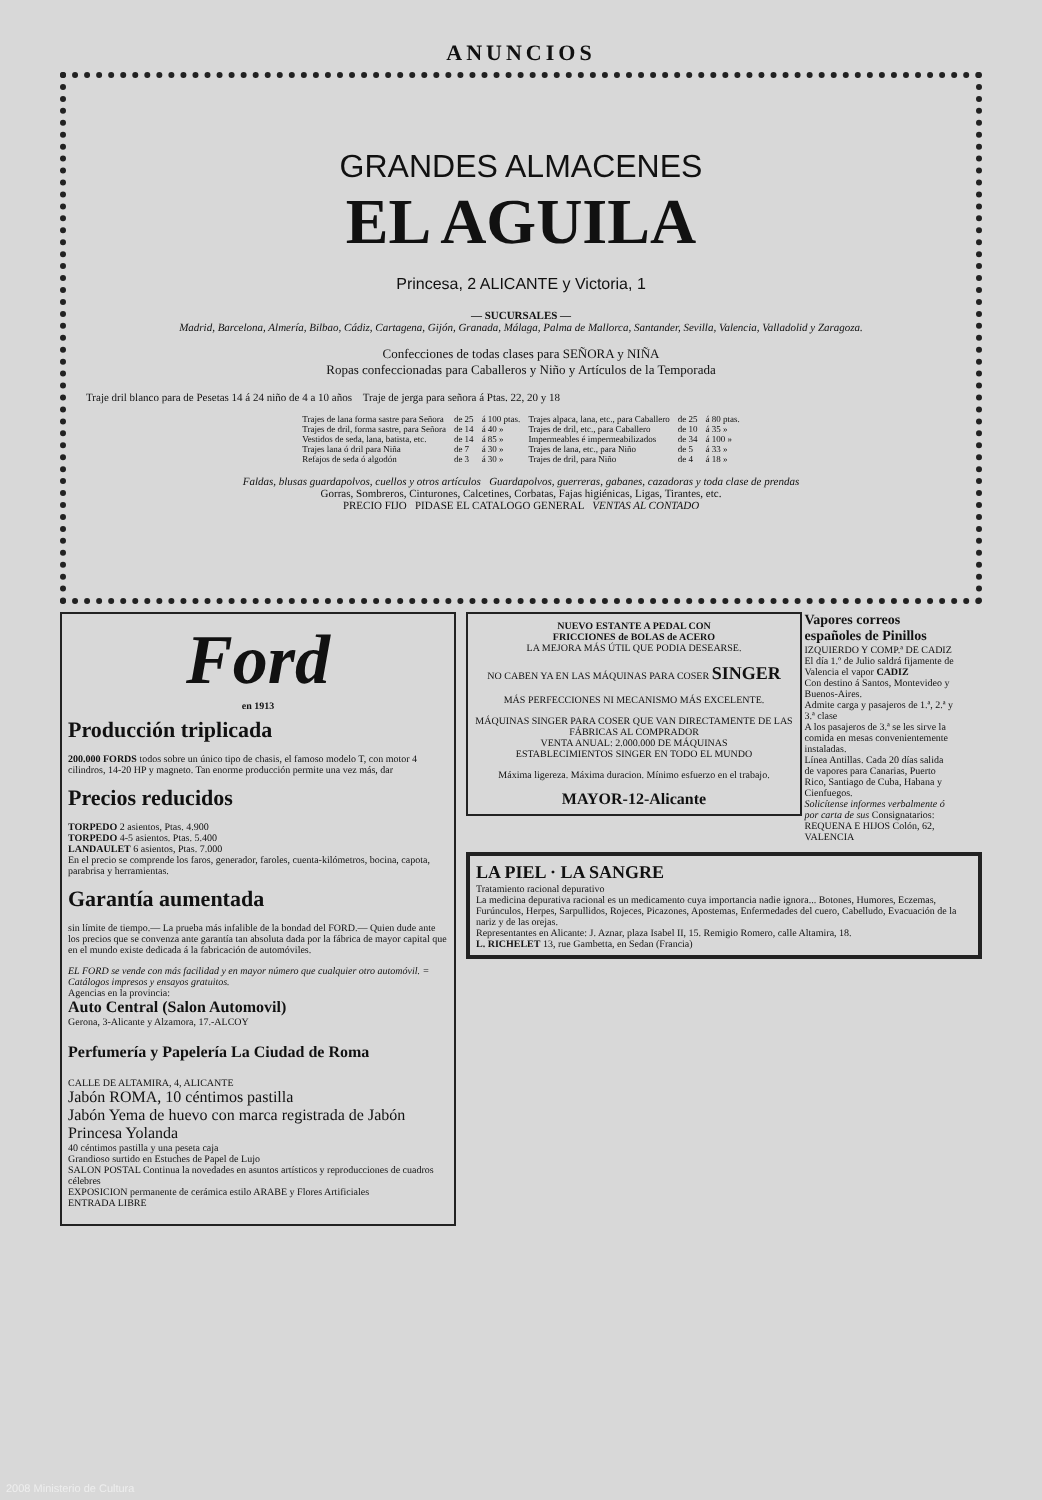ANUNCIOS
GRANDES ALMACENES
EL AGUILA
Princesa, 2 ALICANTE y Victoria, 1
— SUCURSALES —
Madrid, Barcelona, Almería, Bilbao, Cádiz, Cartagena, Gijón, Granada, Málaga, Palma de Mallorca, Santander, Sevilla, Valencia, Valladolid y Zaragoza.
Confecciones de todas clases para SEÑORA y NIÑA
Ropas confeccionadas para Caballeros y Niño y Artículos de la Temporada
Traje dril blanco para de Pesetas 14 á 24 niño de 4 a 10 años Traje de jerga para señora á Ptas. 22, 20 y 18
| Trajes de lana forma sastre para Señora | de 25 | á 100 ptas. | Trajes alpaca, lana, etc., para Caballero | de 25 | á 80 ptas. |
| Trajes de dril, forma sastre, para Señora | de 14 | á 40 » | Trajes de dril, etc., para Caballero | de 10 | á 35 » |
| Vestidos de seda, lana, batista, etc. | de 14 | á 85 » | Impermeables é impermeabilizados | de 34 | á 100 » |
| Trajes lana ó dril para Niña | de 7 | á 30 » | Trajes de lana, etc., para Niño | de 5 | á 33 » |
| Refajos de seda ó algodón | de 3 | á 30 » | Trajes de dril, para Niño | de 4 | á 18 » |
Faldas, blusas guardapolvos, cuellos y otros artículos Guardapolvos, guerreras, gabanes, cazadoras y toda clase de prendas
Gorras, Sombreros, Cinturones, Calcetines, Corbatas, Fajas higiénicas, Ligas, Tirantes, etc.
PRECIO FIJO PIDASE EL CATALOGO GENERAL VENTAS AL CONTADO
Ford
en 1913
Producción triplicada
200.000 FORDS todos sobre un único tipo de chasis, el famoso modelo T, con motor 4 cilindros, 14-20 HP y magneto. Tan enorme producción permite una vez más, dar
Precios reducidos
TORPEDO 2 asientos, Ptas. 4.900
TORPEDO 4-5 asientos. Ptas. 5.400
LANDAULET 6 asientos, Ptas. 7.000
En el precio se comprende los faros, generador, faroles, cuenta-kilómetros, bocina, capota, parabrisa y herramientas.
Garantía aumentada
sin límite de tiempo.— La prueba más infalible de la bondad del FORD.— Quien dude ante los precios que se convenza ante garantía tan absoluta dada por la fábrica de mayor capital que en el mundo existe dedicada á la fabricación de automóviles.
EL FORD se vende con más facilidad y en mayor número que cualquier otro automóvil. = Catálogos impresos y ensayos gratuitos.
Agencias en la provincia:
Auto Central (Salon Automovil)
Gerona, 3-Alicante y Alzamora, 17.-ALCOY
Perfumería y Papelería La Ciudad de Roma
CALLE DE ALTAMIRA, 4, ALICANTE
Jabón ROMA, 10 céntimos pastilla
Jabón Yema de huevo con marca registrada de Jabón Princesa Yolanda
40 céntimos pastilla y una peseta caja
Grandioso surtido en Estuches de Papel de Lujo
SALON POSTAL Continua la novedades en asuntos artísticos y reproducciones de cuadros célebres
EXPOSICION permanente de cerámica estilo ARABE y Flores Artificiales
ENTRADA LIBRE
NUEVO ESTANTE A PEDAL CON
FRICCIONES de BOLAS de ACERO
LA MEJORA MÁS ÚTIL QUE PODIA DESEARSE.
NO CABEN YA EN LAS MÁQUINAS PARA COSER SINGER
MÁS PERFECCIONES NI MECANISMO MÁS EXCELENTE.
MÁQUINAS SINGER PARA COSER QUE VAN DIRECTAMENTE DE LAS FÁBRICAS AL COMPRADOR
VENTA ANUAL: 2.000.000 DE MÁQUINAS
ESTABLECIMIENTOS SINGER EN TODO EL MUNDO
Máxima ligereza. Máxima duracion. Mínimo esfuerzo en el trabajo.
MAYOR-12-Alicante
Vapores correos españoles de Pinillos
IZQUIERDO Y COMP.ª DE CADIZ
El día 1.º de Julio saldrá fijamente de Valencia el vapor CADIZ
Con destino á Santos, Montevideo y Buenos-Aires.
Admite carga y pasajeros de 1.ª, 2.ª y 3.ª clase
A los pasajeros de 3.ª se les sirve la comida en mesas convenientemente instaladas.
Línea Antillas. Cada 20 días salida de vapores para Canarias, Puerto Rico, Santiago de Cuba, Habana y Cienfuegos.
Solicítense informes verbalmente ó por carta de sus Consignatarios: REQUENA E HIJOS Colón, 62, VALENCIA
LA PIEL · LA SANGRE
Tratamiento racional depurativo
La medicina depurativa racional es un medicamento cuya importancia nadie ignora... Botones, Humores, Eczemas, Furúnculos, Herpes, Sarpullidos, Rojeces, Picazones, Apostemas, Enfermedades del cuero, Cabelludo, Evacuación de la nariz y de las orejas.
Representantes en Alicante: J. Aznar, plaza Isabel II, 15. Remigio Romero, calle Altamira, 18.
L. RICHELET 13, rue Gambetta, en Sedan (Francia)
2008 Ministerio de Cultura